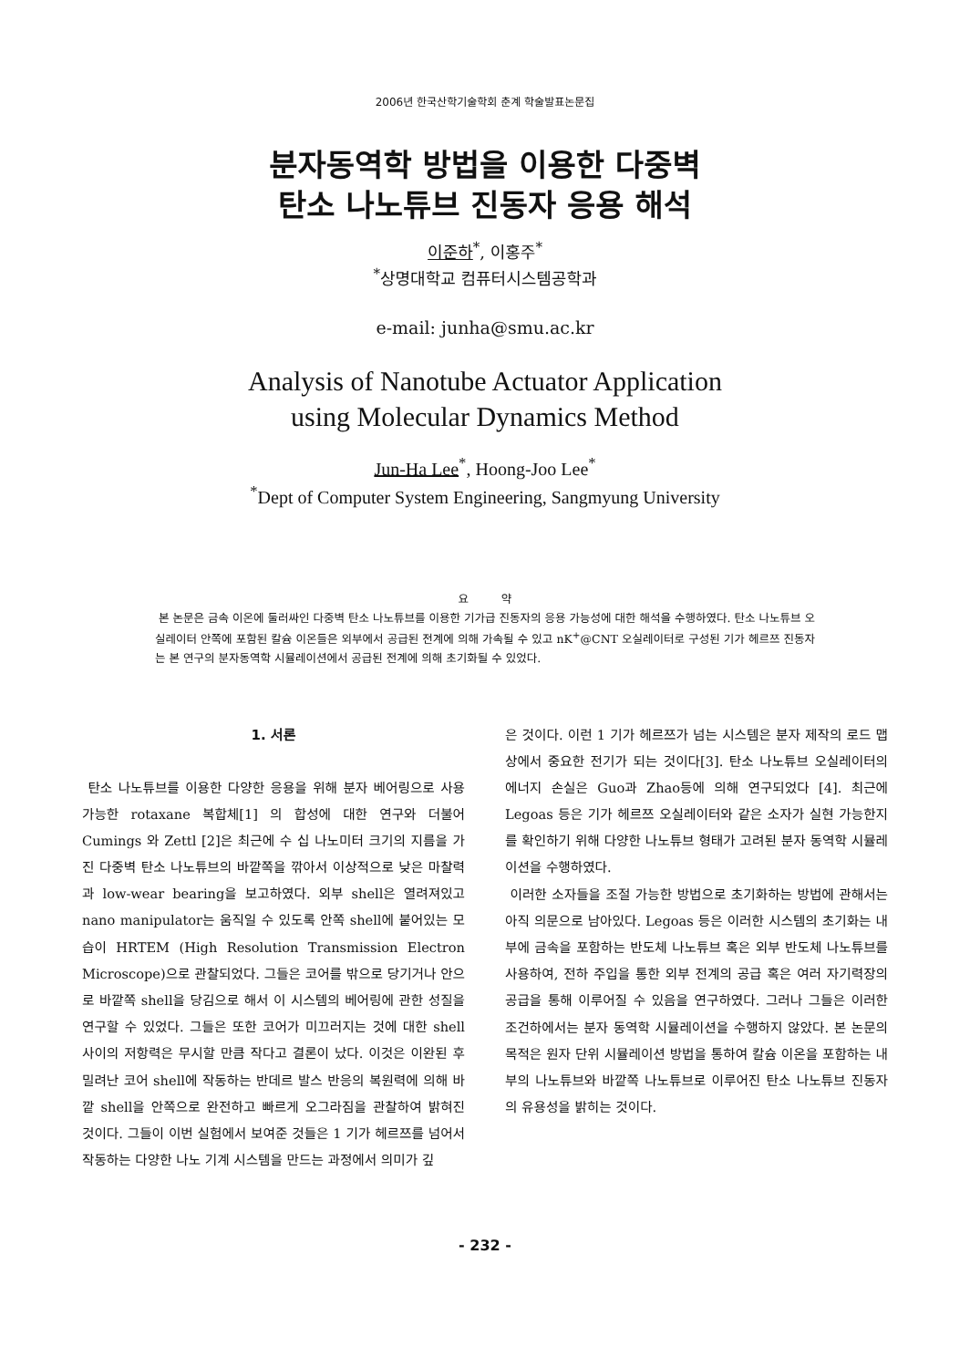2006년 한국산학기술학회 춘계 학술발표논문집
분자동역학 방법을 이용한 다중벽
탄소 나노튜브 진동자 응용 해석
이준하<sup>*</sup>, 이홍주<sup>*</sup>
<sup>*</sup> 상명대학교 컴퓨터시스템공학과
e-mail: junha@smu.ac.kr
Analysis of Nanotube Actuator Application
using Molecular Dynamics Method
Jun-Ha Lee<sup>*</sup>, Hoong-Joo Lee<sup>*</sup>
<sup>*</sup> Dept of Computer System Engineering, Sangmyung University
요 약
본 논문은 금속 이온에 둘러싸인 다중벽 탄소 나노튜브를 이용한 기가급 진동자의 응용 가능성에 대한 해석을 수행하였다. 탄소 나노튜브 오실레이터 안쪽에 포함된 칼슘 이온들은 외부에서 공급된 전계에 의해 가속될 수 있고 nK<sup>+</sup>@CNT 오실레이터로 구성된 기가 헤르쯔 진동자는 본 연구의 분자동역학 시뮬레이션에서 공급된 전계에 의해 초기화될 수 있었다.
1. 서론
탄소 나노튜브를 이용한 다양한 응용을 위해 분자 베어링으로 사용 가능한 rotaxane 복합체[1] 의 합성에 대한 연구와 더불어 Cumings 와 Zettl [2]은 최근에 수 십 나노미터 크기의 지름을 가진 다중벽 탄소 나노튜브의 바깥쪽을 깎아서 이상적으로 낮은 마찰력과 low-wear bearing을 보고하였다. 외부 shell은 열려져있고 nano manipulator는 움직일 수 있도록 안쪽 shell에 붙어있는 모습이 HRTEM (High Resolution Transmission Electron Microscope)으로 관찰되었다. 그들은 코어를 밖으로 당기거나 안으로 바깥쪽 shell을 당김으로 해서 이 시스템의 베어링에 관한 성질을 연구할 수 있었다. 그들은 또한 코어가 미끄러지는 것에 대한 shell 사이의 저항력은 무시할 만큼 작다고 결론이 났다. 이것은 이완된 후 밀려난 코어 shell에 작동하는 반데르 발스 반응의 복원력에 의해 바깥 shell을 안쪽으로 완전하고 빠르게 오그라짐을 관찰하여 밝혀진 것이다. 그들이 이번 실험에서 보여준 것들은 1 기가 헤르쯔를 넘어서 작동하는 다양한 나노 기계 시스템을 만드는 과정에서 의미가 깊
은 것이다. 이런 1 기가 헤르쯔가 넘는 시스템은 분자 제작의 로드 맵 상에서 중요한 전기가 되는 것이다[3]. 탄소 나노튜브 오실레이터의 에너지 손실은 Guo과 Zhao등에 의해 연구되었다 [4]. 최근에 Legoas 등은 기가 헤르쯔 오실레이터와 같은 소자가 실현 가능한지를 확인하기 위해 다양한 나노튜브 형태가 고려된 분자 동역학 시뮬레이션을 수행하였다.
이러한 소자들을 조절 가능한 방법으로 초기화하는 방법에 관해서는 아직 의문으로 남아있다. Legoas 등은 이러한 시스템의 초기화는 내부에 금속을 포함하는 반도체 나노튜브 혹은 외부 반도체 나노튜브를 사용하여, 전하 주입을 통한 외부 전계의 공급 혹은 여러 자기력장의 공급을 통해 이루어질 수 있음을 연구하였다. 그러나 그들은 이러한 조건하에서는 분자 동역학 시뮬레이션을 수행하지 않았다. 본 논문의 목적은 원자 단위 시뮬레이션 방법을 통하여 칼슘 이온을 포함하는 내부의 나노튜브와 바깥쪽 나노튜브로 이루어진 탄소 나노튜브 진동자의 유용성을 밝히는 것이다.
- 232 -